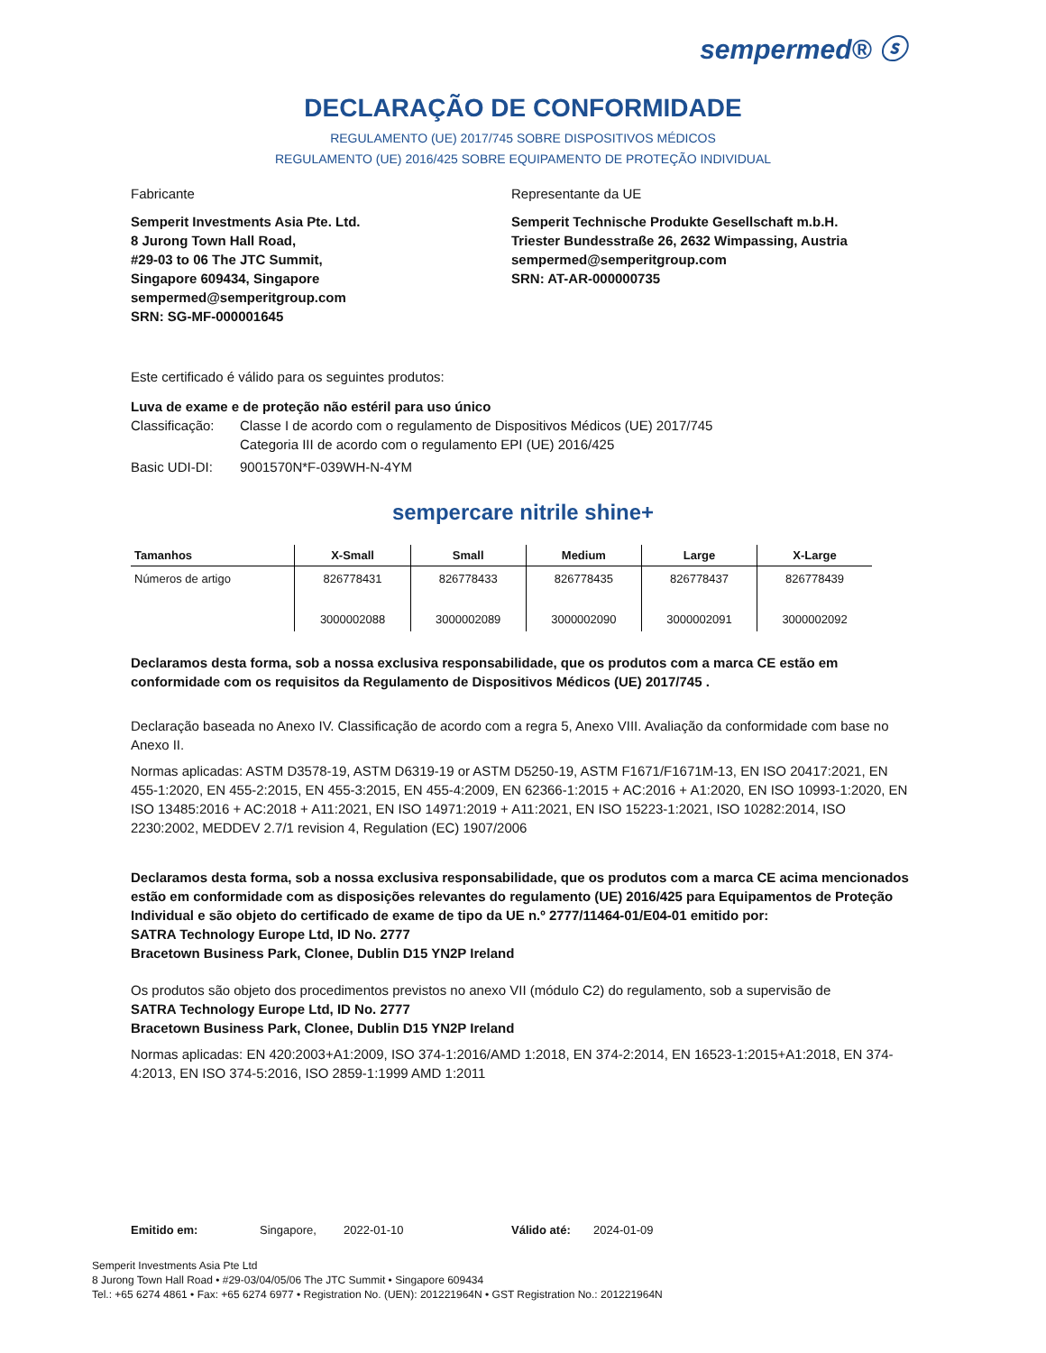sempermed® ⓢ
DECLARAÇÃO DE CONFORMIDADE
REGULAMENTO (UE) 2017/745 SOBRE DISPOSITIVOS MÉDICOS
REGULAMENTO (UE) 2016/425 SOBRE EQUIPAMENTO DE PROTEÇÃO INDIVIDUAL
Fabricante
Semperit Investments Asia Pte. Ltd.
8 Jurong Town Hall Road,
#29-03 to 06 The JTC Summit,
Singapore 609434, Singapore
sempermed@semperitgroup.com
SRN: SG-MF-000001645
Representante da UE
Semperit Technische Produkte Gesellschaft m.b.H.
Triester Bundesstraße 26, 2632 Wimpassing, Austria
sempermed@semperitgroup.com
SRN: AT-AR-000000735
Este certificado é válido para os seguintes produtos:
Luva de exame e de proteção não estéril para uso único
Classificação: Classe I de acordo com o regulamento de Dispositivos Médicos (UE) 2017/745
Categoria III de acordo com o regulamento EPI (UE) 2016/425
Basic UDI-DI: 9001570N*F-039WH-N-4YM
sempercare nitrile shine+
| Tamanhos | X-Small | Small | Medium | Large | X-Large |
| --- | --- | --- | --- | --- | --- |
| Números de artigo | 826778431 3000002088 | 826778433 3000002089 | 826778435 3000002090 | 826778437 3000002091 | 826778439 3000002092 |
Declaramos desta forma, sob a nossa exclusiva responsabilidade, que os produtos com a marca CE estão em conformidade com os requisitos da Regulamento de Dispositivos Médicos (UE) 2017/745 .
Declaração baseada no Anexo IV. Classificação de acordo com a regra 5, Anexo VIII. Avaliação da conformidade com base no Anexo II.
Normas aplicadas: ASTM D3578-19, ASTM D6319-19 or ASTM D5250-19, ASTM F1671/F1671M-13, EN ISO 20417:2021, EN 455-1:2020, EN 455-2:2015, EN 455-3:2015, EN 455-4:2009, EN 62366-1:2015 + AC:2016 + A1:2020, EN ISO 10993-1:2020, EN ISO 13485:2016 + AC:2018 + A11:2021, EN ISO 14971:2019 + A11:2021, EN ISO 15223-1:2021, ISO 10282:2014, ISO 2230:2002, MEDDEV 2.7/1 revision 4, Regulation (EC) 1907/2006
Declaramos desta forma, sob a nossa exclusiva responsabilidade, que os produtos com a marca CE acima mencionados estão em conformidade com as disposições relevantes do regulamento (UE) 2016/425 para Equipamentos de Proteção Individual e são objeto do certificado de exame de tipo da UE n.º 2777/11464-01/E04-01 emitido por:
SATRA Technology Europe Ltd, ID No. 2777
Bracetown Business Park, Clonee, Dublin D15 YN2P Ireland
Os produtos são objeto dos procedimentos previstos no anexo VII (módulo C2) do regulamento, sob a supervisão de
SATRA Technology Europe Ltd, ID No. 2777
Bracetown Business Park, Clonee, Dublin D15 YN2P Ireland
Normas aplicadas: EN 420:2003+A1:2009, ISO 374-1:2016/AMD 1:2018, EN 374-2:2014, EN 16523-1:2015+A1:2018, EN 374-4:2013, EN ISO 374-5:2016, ISO 2859-1:1999 AMD 1:2011
Emitido em: Singapore, 2022-01-10 Válido até: 2024-01-09
Semperit Investments Asia Pte Ltd
8 Jurong Town Hall Road • #29-03/04/05/06 The JTC Summit • Singapore 609434
Tel.: +65 6274 4861 • Fax: +65 6274 6977 • Registration No. (UEN): 201221964N • GST Registration No.: 201221964N